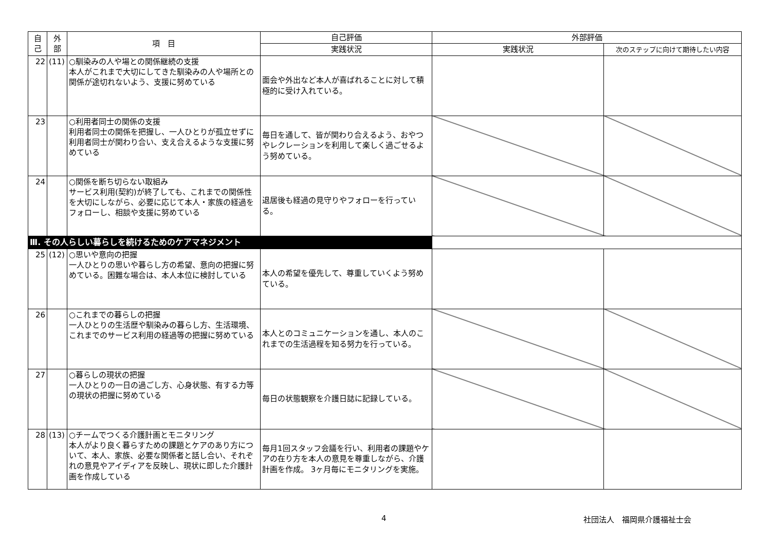| 自 己 | 外 部 | 項 目 | 自己評価 | 外部評価 | |
| --- | --- | --- | --- | --- | --- |
| | | | 実践状況 | 実践状況 | 次のステップに向けて期待したい内容 |
| 22 | (11) | ○馴染みの人や場との関係継続の支援 本人がこれまで大切にしてきた馴染みの人や場所との関係が途切れないよう、支援に努めている | 面会や外出など本人が喜ばれることに対して積極的に受け入れている。 | | |
| 23 | | ○利用者同士の関係の支援 利用者同士の関係を把握し、一人ひとりが孤立せずに利用者同士が関わり合い、支え合えるような支援に努めている | 毎日を通して、皆が関わり合えるよう、おやつやレクレーションを利用して楽しく過ごせるよう努めている。 | | |
| 24 | | ○関係を断ち切らない取組み サービス利用(契約)が終了しても、これまでの関係性を大切にしながら、必要に応じて本人・家族の経過をフォローし、相談や支援に努めている | 退居後も経過の見守りやフォローを行っている。 | | |
| Ⅲ. その人らしい暮らしを続けるためのケアマネジメント | | | | | |
| 25 | (12) | ○思いや意向の把握 一人ひとりの思いや暮らし方の希望、意向の把握に努めている。困難な場合は、本人本位に検討している | 本人の希望を優先して、尊重していくよう努めている。 | | |
| 26 | | ○これまでの暮らしの把握 一人ひとりの生活歴や馴染みの暮らし方、生活環境、これまでのサービス利用の経過等の把握に努めている | 本人とのコミュニケーションを通し、本人のこれまでの生活過程を知る努力を行っている。 | | |
| 27 | | ○暮らしの現状の把握 一人ひとりの一日の過ごし方、心身状態、有する力等の現状の把握に努めている | 毎日の状態観察を介護日誌に記録している。 | | |
| 28 | (13) | ○チームでつくる介護計画とモニタリング 本人がより良く暮らすための課題とケアのあり方について、本人、家族、必要な関係者と話し合い、それぞれの意見やアイディアを反映し、現状に即した介護計画を作成している | 毎月1回スタッフ会議を行い、利用者の課題やケアの在り方を本人の意見を尊重しながら、介護計画を作成。 3ヶ月毎にモニタリングを実施。 | | |
4 社団法人　福岡県介護福祉士会